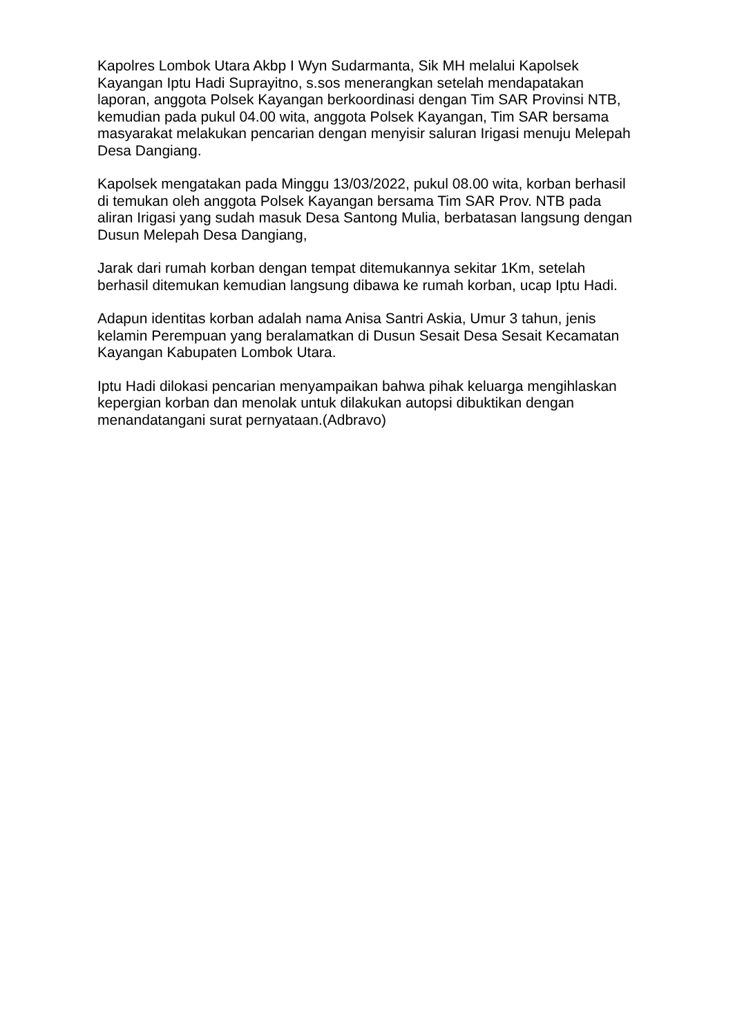Kapolres Lombok Utara Akbp I Wyn Sudarmanta, Sik MH melalui Kapolsek Kayangan Iptu Hadi Suprayitno, s.sos menerangkan setelah mendapatakan laporan, anggota Polsek Kayangan berkoordinasi dengan Tim SAR Provinsi NTB, kemudian pada pukul 04.00 wita, anggota Polsek Kayangan, Tim SAR bersama masyarakat melakukan pencarian dengan menyisir saluran Irigasi menuju Melepah Desa Dangiang.
Kapolsek mengatakan pada Minggu 13/03/2022, pukul 08.00 wita, korban berhasil di temukan oleh anggota Polsek Kayangan bersama Tim SAR Prov. NTB pada aliran Irigasi yang sudah masuk Desa Santong Mulia, berbatasan langsung dengan Dusun Melepah Desa Dangiang,
Jarak dari rumah korban dengan tempat ditemukannya sekitar 1Km, setelah berhasil ditemukan kemudian langsung dibawa ke rumah korban, ucap Iptu Hadi.
Adapun identitas korban adalah nama Anisa Santri Askia, Umur 3 tahun, jenis kelamin Perempuan yang beralamatkan di Dusun Sesait Desa Sesait Kecamatan Kayangan Kabupaten Lombok Utara.
Iptu Hadi dilokasi pencarian menyampaikan bahwa pihak keluarga mengihlaskan kepergian korban dan menolak untuk dilakukan autopsi dibuktikan dengan menandatangani surat pernyataan.(Adbravo)